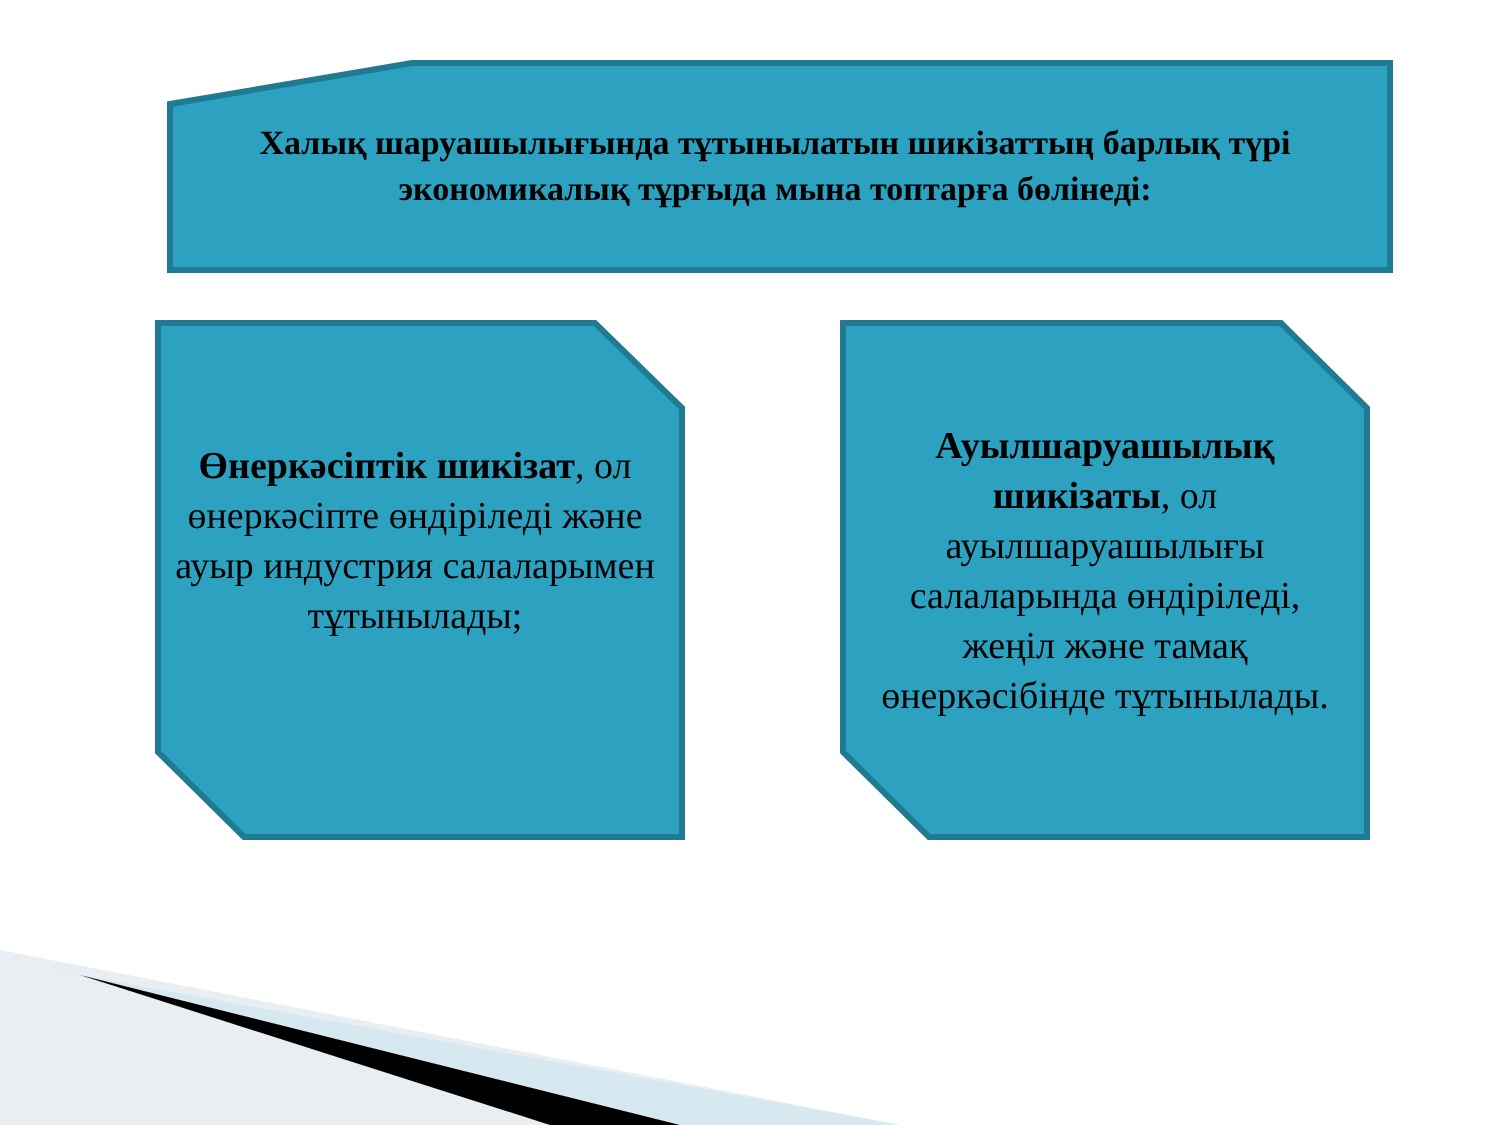Халық шаруашылығында тұтынылатын шикізаттың барлық түрі экономикалық тұрғыда мына топтарға бөлінеді:
Өнеркәсіптік шикізат, ол өнеркәсіпте өндіріледі және ауыр индустрия салаларымен тұтынылады;
Ауылшаруашылық шикізаты, ол ауылшаруашылығы салаларында өндіріледі, жеңіл және тамақ өнеркәсібінде тұтынылады.